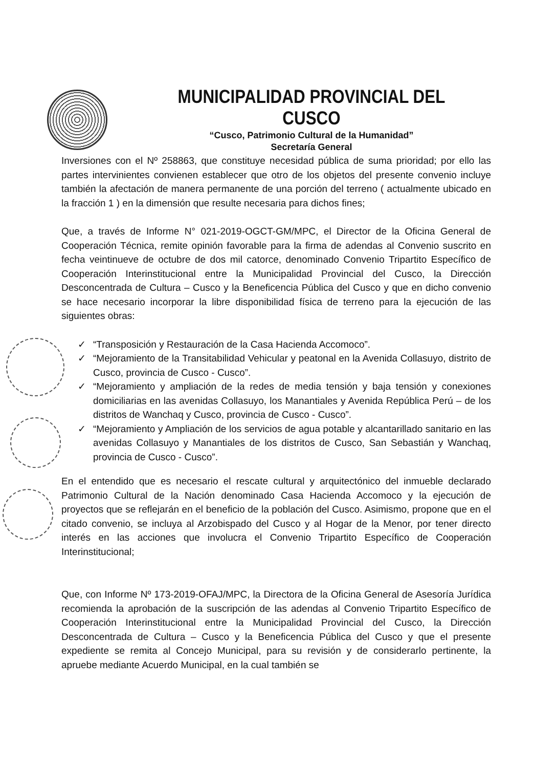MUNICIPALIDAD PROVINCIAL DEL CUSCO
“Cusco, Patrimonio Cultural de la Humanidad”
Secretaría General
Inversiones con el Nº 258863, que constituye necesidad pública de suma prioridad; por ello las partes intervinientes convienen establecer que otro de los objetos del presente convenio incluye también la afectación de manera permanente de una porción del terreno ( actualmente ubicado en la fracción 1 ) en la dimensión que resulte necesaria para dichos fines;
Que, a través de Informe N° 021-2019-OGCT-GM/MPC, el Director de la Oficina General de Cooperación Técnica, remite opinión favorable para la firma de adendas al Convenio suscrito en fecha veintinueve de octubre de dos mil catorce, denominado Convenio Tripartito Específico de Cooperación Interinstitucional entre la Municipalidad Provincial del Cusco, la Dirección Desconcentrada de Cultura – Cusco y la Beneficencia Pública del Cusco y que en dicho convenio se hace necesario incorporar la libre disponibilidad física de terreno para la ejecución de las siguientes obras:
✓ “Transposición y Restauración de la Casa Hacienda Accomoco”.
✓ “Mejoramiento de la Transitabilidad Vehicular y peatonal en la Avenida Collasuyo, distrito de Cusco, provincia de Cusco - Cusco”.
✓ “Mejoramiento y ampliación de la redes de media tensión y baja tensión y conexiones domiciliarias en las avenidas Collasuyo, los Manantiales y Avenida República Perú – de los distritos de Wanchaq y Cusco, provincia de Cusco - Cusco”.
✓ “Mejoramiento y Ampliación de los servicios de agua potable y alcantarillado sanitario en las avenidas Collasuyo y Manantiales de los distritos de Cusco, San Sebastián y Wanchaq, provincia de Cusco - Cusco”.
En el entendido que es necesario el rescate cultural y arquitectónico del inmueble declarado Patrimonio Cultural de la Nación denominado Casa Hacienda Accomoco y la ejecución de proyectos que se reflejarán en el beneficio de la población del Cusco. Asimismo, propone que en el citado convenio, se incluya al Arzobispado del Cusco y al Hogar de la Menor, por tener directo interés en las acciones que involucra el Convenio Tripartito Específico de Cooperación Interinstitucional;
Que, con Informe Nº 173-2019-OFAJ/MPC, la Directora de la Oficina General de Asesoría Jurídica recomienda la aprobación de la suscripción de las adendas al Convenio Tripartito Específico de Cooperación Interinstitucional entre la Municipalidad Provincial del Cusco, la Dirección Desconcentrada de Cultura – Cusco y la Beneficencia Pública del Cusco y que el presente expediente se remita al Concejo Municipal, para su revisión y de considerarlo pertinente, la apruebe mediante Acuerdo Municipal, en la cual también se